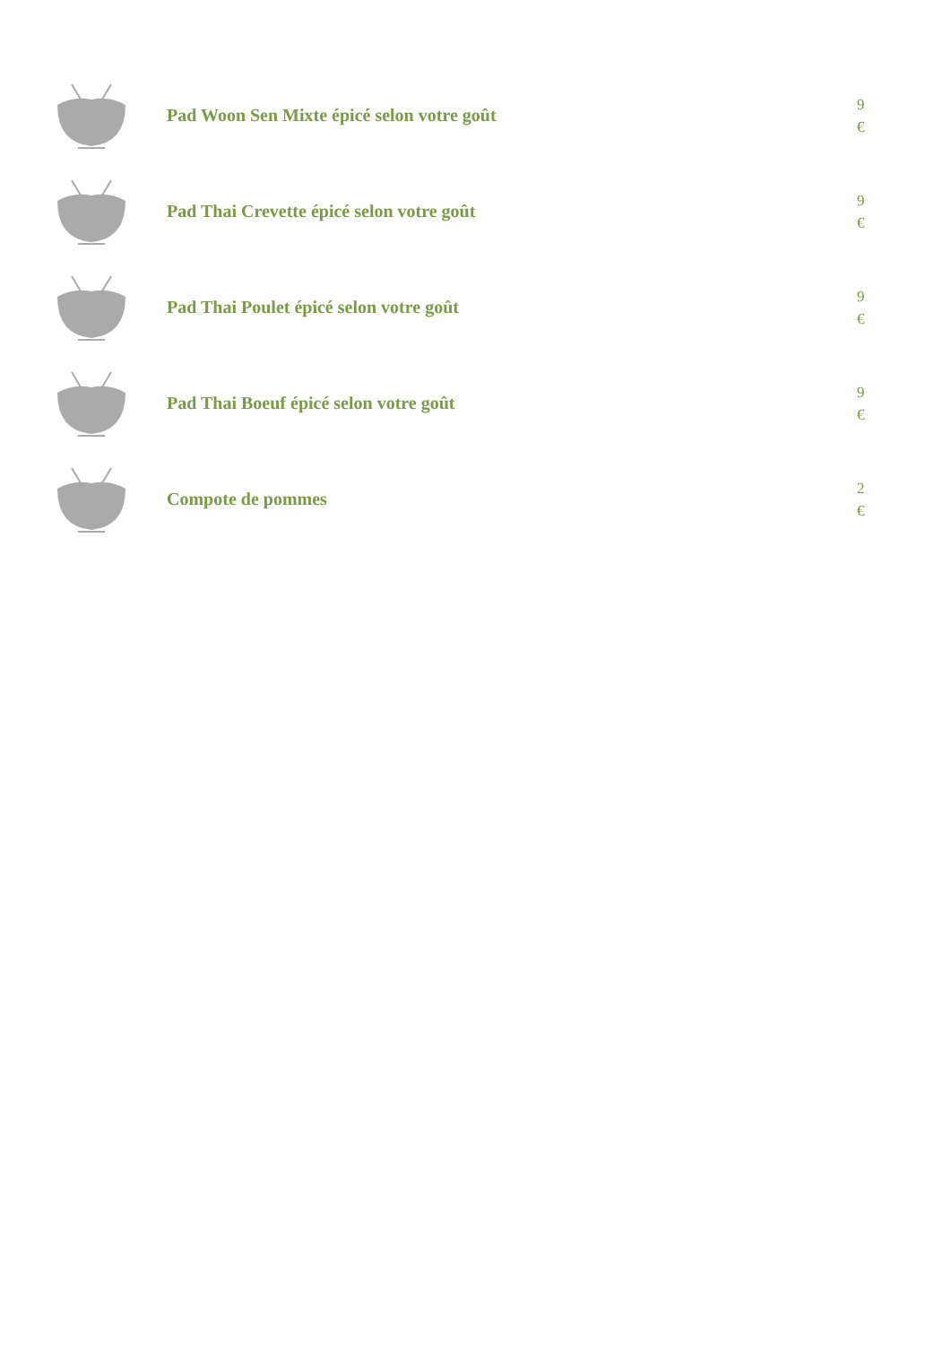Pad Woon Sen Mixte épicé selon votre goût
9
€
Pad Thai Crevette épicé selon votre goût
9
€
Pad Thai Poulet épicé selon votre goût
9
€
Pad Thai Boeuf épicé selon votre goût
9
€
Compote de pommes
2
€